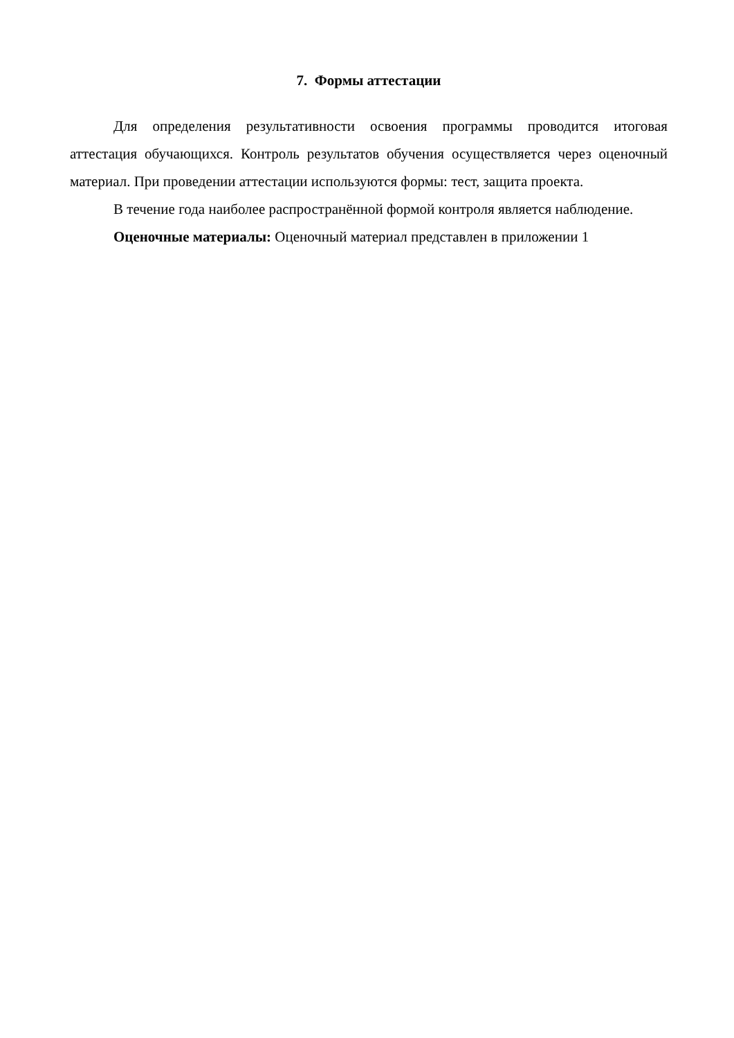7. Формы аттестации
Для определения результативности освоения программы проводится итоговая аттестация обучающихся. Контроль результатов обучения осуществляется через оценочный материал. При проведении аттестации используются формы: тест, защита проекта.
В течение года наиболее распространённой формой контроля является наблюдение.
Оценочные материалы: Оценочный материал представлен в приложении 1